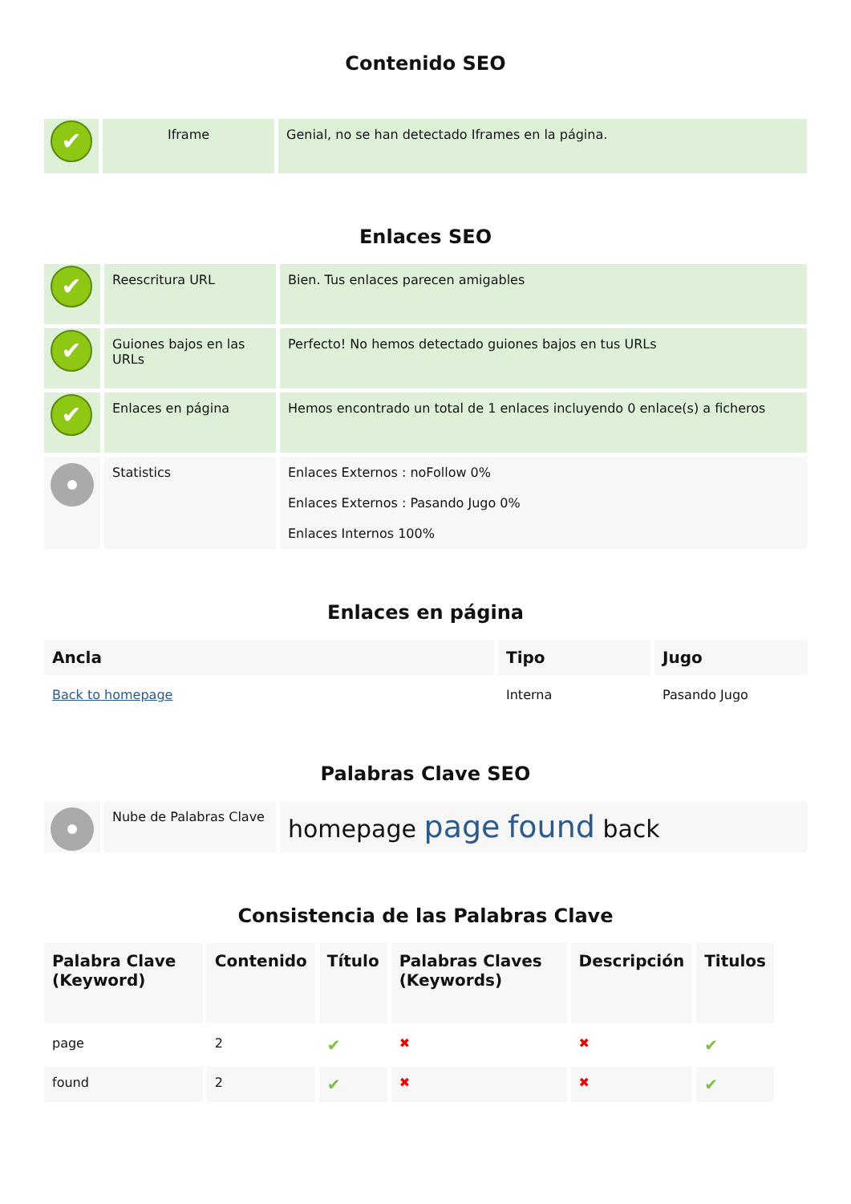Contenido SEO
| ✔ | Iframe | Genial, no se han detectado Iframes en la página. |
Enlaces SEO
| ✔ | Reescritura URL | Bien. Tus enlaces parecen amigables |
| ✔ | Guiones bajos en las URLs | Perfecto! No hemos detectado guiones bajos en tus URLs |
| ✔ | Enlaces en página | Hemos encontrado un total de 1 enlaces incluyendo 0 enlace(s) a ficheros |
| | Statistics | Enlaces Externos : noFollow 0% Enlaces Externos : Pasando Jugo 0% Enlaces Internos 100% |
Enlaces en página
| Ancla | Tipo | Jugo |
| --- | --- | --- |
| Back to homepage | Interna | Pasando Jugo |
Palabras Clave SEO
| | Nube de Palabras Clave | homepage page found back |
Consistencia de las Palabras Clave
| Palabra Clave (Keyword) | Contenido | Título | Palabras Claves (Keywords) | Descripción | Titulos |
| --- | --- | --- | --- | --- | --- |
| page | 2 | ✔ | ✖ | ✖ | ✔ |
| found | 2 | ✔ | ✖ | ✖ | ✔ |